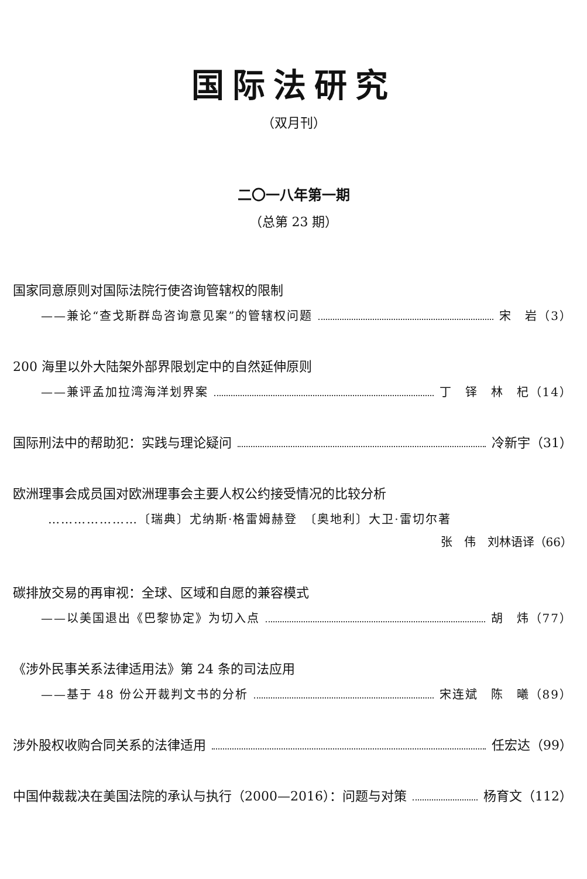国际法研究
（双月刊）
二〇一八年第一期
（总第 23 期）
国家同意原则对国际法院行使咨询管辖权的限制
——兼论“查戈斯群岛咨询意见案”的管辖权问题 宋　岩（3）
200 海里以外大陆架外部界限划定中的自然延伸原则
——兼评孟加拉湾海洋划界案 丁　铎　林　杞（14）
国际刑法中的帮助犯：实践与理论疑问 冷新宇（31）
欧洲理事会成员国对欧洲理事会主要人权公约接受情况的比较分析
…………………〔瑞典〕尤纳斯·格雷姆赫登　〔奥地利〕大卫·雷切尔著
张　伟　刘林语译（66）
碳排放交易的再审视：全球、区域和自愿的兼容模式
——以美国退出《巴黎协定》为切入点 胡　炜（77）
《涉外民事关系法律适用法》第 24 条的司法应用
——基于 48 份公开裁判文书的分析 宋连斌　陈　曦（89）
涉外股权收购合同关系的法律适用 任宏达（99）
中国仲裁裁决在美国法院的承认与执行（2000—2016）：问题与对策 杨育文（112）